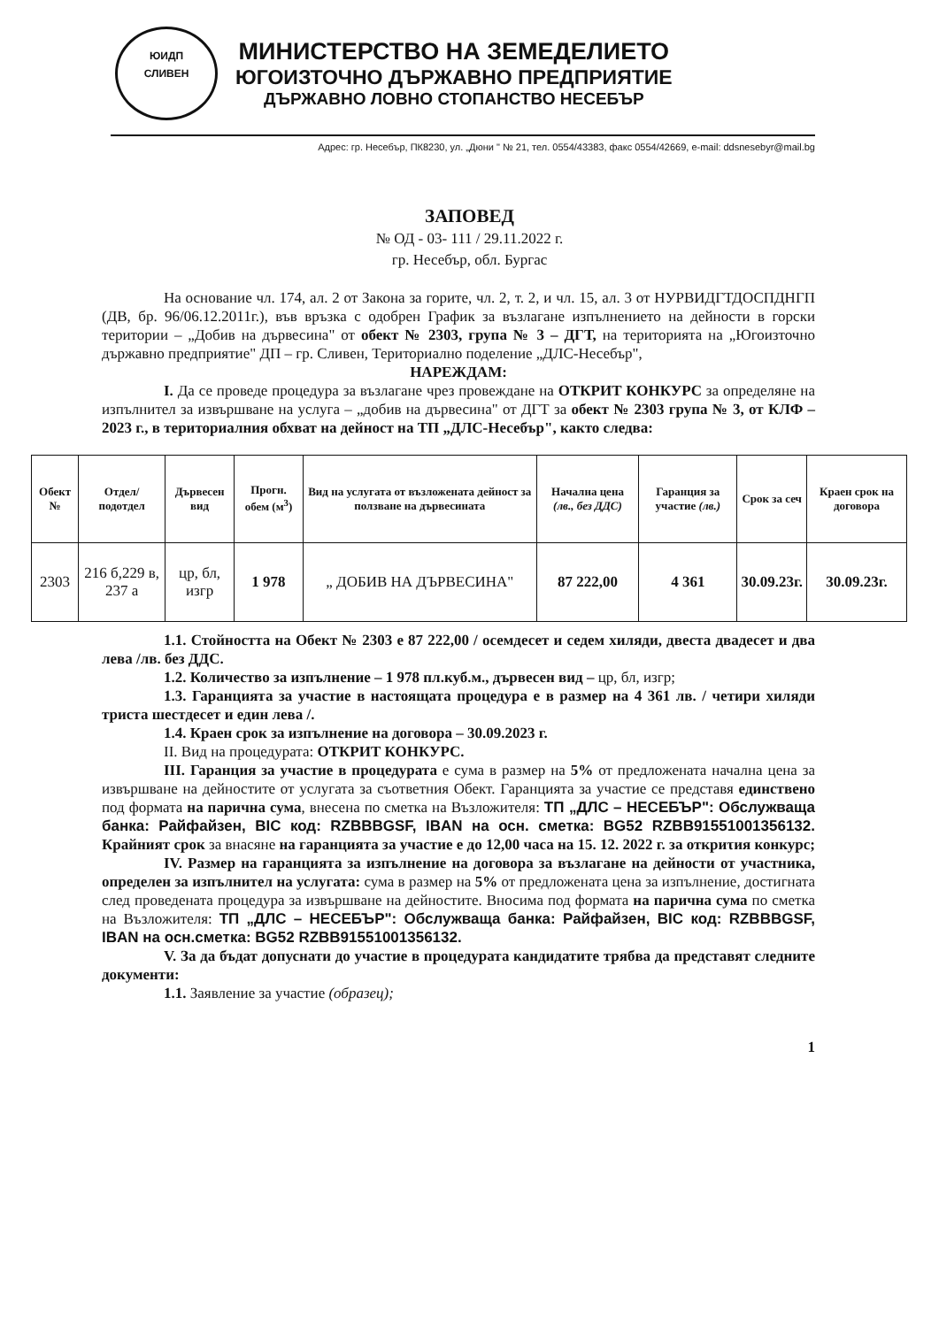ЮИДП
СЛИВЕН
МИНИСТЕРСТВО НА ЗЕМЕДЕЛИЕТО
ЮГОИЗТОЧНО ДЪРЖАВНО ПРЕДПРИЯТИЕ
ДЪРЖАВНО ЛОВНО СТОПАНСТВО НЕСЕБЪР
Адрес: гр. Несебър, ПК8230, ул. „Дюни " № 21, тел. 0554/43383, факс 0554/42669, e-mail: ddsnesebyr@mail.bg
ЗАПОВЕД
№ ОД - 03- 111 / 29.11.2022 г.
гр. Несебър, обл. Бургас
На основание чл. 174, ал. 2 от Закона за горите, чл. 2, т. 2, и чл. 15, ал. 3 от НУРВИДГТДОСПДНГП (ДВ, бр. 96/06.12.2011г.), във връзка с одобрен График за възлагане изпълнението на дейности в горски територии – „Добив на дървесина" от обект № 2303, група № 3 – ДГТ, на територията на „Югоизточно държавно предприятие" ДП – гр. Сливен, Териториално поделение „ДЛС-Несебър",
НАРЕЖДАМ:
I. Да се проведе процедура за възлагане чрез провеждане на ОТКРИТ КОНКУРС за определяне на изпълнител за извършване на услуга – „добив на дървесина" от ДГТ за обект № 2303 група № 3, от КЛФ – 2023 г., в териториалния обхват на дейност на ТП „ДЛС-Несебър", както следва:
| Обект № | Отдел/ подотдел | Дървесен вид | Прогн. обем (м<sup>3</sup>) | Вид на услугата от възложената дейност за ползване на дървесината | Начална цена (лв., без ДДС) | Гаранция за участие (лв.) | Срок за сеч | Краен срок на договора |
| --- | --- | --- | --- | --- | --- | --- | --- | --- |
| 2303 | 216 б,229 в, 237 а | цр, бл, изгр | 1 978 | „ ДОБИВ НА ДЪРВЕСИНА" | 87 222,00 | 4 361 | 30.09.23г. | 30.09.23г. |
1.1. Стойността на Обект № 2303 е 87 222,00 / осемдесет и седем хиляди, двеста двадесет и два лева /лв. без ДДС.
1.2. Количество за изпълнение – 1 978 пл.куб.м., дървесен вид – цр, бл, изгр;
1.3. Гаранцията за участие в настоящата процедура е в размер на 4 361 лв. / четири хиляди триста шестдесет и един лева /.
1.4. Краен срок за изпълнение на договора – 30.09.2023 г.
II. Вид на процедурата: ОТКРИТ КОНКУРС.
III. Гаранция за участие в процедурата е сума в размер на 5% от предложената начална цена за извършване на дейностите от услугата за съответния Обект. Гаранцията за участие се представя единствено под формата на парична сума, внесена по сметка на Възложителя: ТП „ДЛС – НЕСЕБЪР": Обслужваща банка: Райфайзен, BIC код: RZBBBGSF, IBAN на осн. сметка: BG52 RZBB91551001356132. Крайният срок за внасяне на гаранцията за участие е до 12,00 часа на 15. 12. 2022 г. за откриτия конкурс;
IV. Размер на гаранцията за изпълнение на договора за възлагане на дейности от участника, определен за изпълнител на услугата: сума в размер на 5% от предложената цена за изпълнение, достигната след проведената процедура за извършване на дейностите. Вносима под формата на парична сума по сметка на Възложителя: ТП „ДЛС – НЕСЕБЪР": Обслужваща банка: Райфайзен, BIC код: RZBBBGSF, IBAN на осн.сметка: BG52 RZBB91551001356132.
V. За да бъдат допуснати до участие в процедурата кандидатите трябва да представят следните документи:
1.1. Заявление за участие (образец);
1